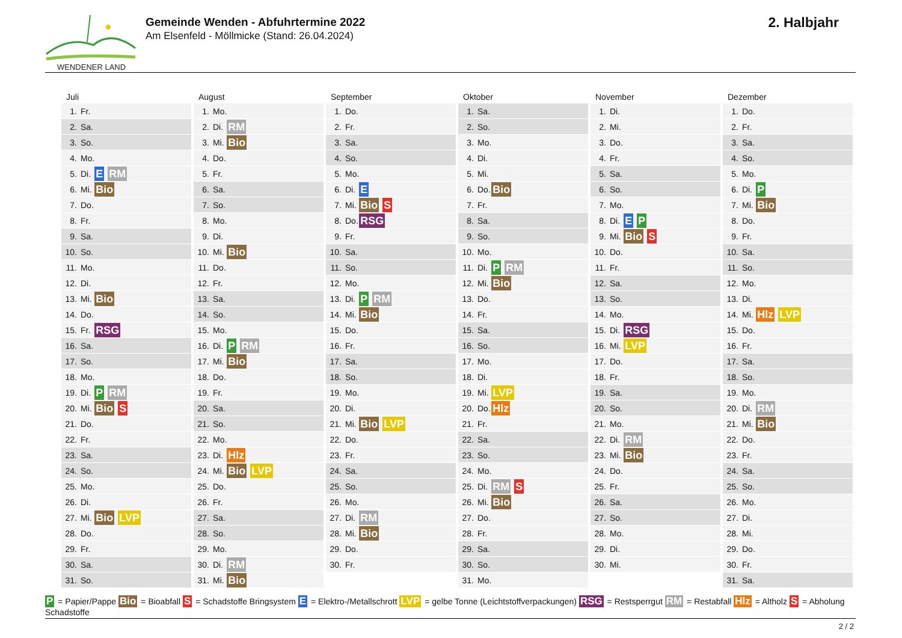WENDENER LAND
Gemeinde Wenden - Abfuhrtermine 2022
Am Elsenfeld - Möllmicke (Stand: 26.04.2024)
2. Halbjahr
Juli
| 1. | Fr. | |
| 2. | Sa. | |
| 3. | So. | |
| 4. | Mo. | |
| 5. | Di. | E RM |
| 6. | Mi. | Bio |
| 7. | Do. | |
| 8. | Fr. | |
| 9. | Sa. | |
| 10. | So. | |
| 11. | Mo. | |
| 12. | Di. | |
| 13. | Mi. | Bio |
| 14. | Do. | |
| 15. | Fr. | RSG |
| 16. | Sa. | |
| 17. | So. | |
| 18. | Mo. | |
| 19. | Di. | P RM |
| 20. | Mi. | Bio S |
| 21. | Do. | |
| 22. | Fr. | |
| 23. | Sa. | |
| 24. | So. | |
| 25. | Mo. | |
| 26. | Di. | |
| 27. | Mi. | Bio LVP |
| 28. | Do. | |
| 29. | Fr. | |
| 30. | Sa. | |
| 31. | So. | |
August
| 1. | Mo. | |
| 2. | Di. | RM |
| 3. | Mi. | Bio |
| 4. | Do. | |
| 5. | Fr. | |
| 6. | Sa. | |
| 7. | So. | |
| 8. | Mo. | |
| 9. | Di. | |
| 10. | Mi. | Bio |
| 11. | Do. | |
| 12. | Fr. | |
| 13. | Sa. | |
| 14. | So. | |
| 15. | Mo. | |
| 16. | Di. | P RM |
| 17. | Mi. | Bio |
| 18. | Do. | |
| 19. | Fr. | |
| 20. | Sa. | |
| 21. | So. | |
| 22. | Mo. | |
| 23. | Di. | Hlz |
| 24. | Mi. | Bio LVP |
| 25. | Do. | |
| 26. | Fr. | |
| 27. | Sa. | |
| 28. | So. | |
| 29. | Mo. | |
| 30. | Di. | RM |
| 31. | Mi. | Bio |
September
| 1. | Do. | |
| 2. | Fr. | |
| 3. | Sa. | |
| 4. | So. | |
| 5. | Mo. | |
| 6. | Di. | E |
| 7. | Mi. | Bio S |
| 8. | Do. | RSG |
| 9. | Fr. | |
| 10. | Sa. | |
| 11. | So. | |
| 12. | Mo. | |
| 13. | Di. | P RM |
| 14. | Mi. | Bio |
| 15. | Do. | |
| 16. | Fr. | |
| 17. | Sa. | |
| 18. | So. | |
| 19. | Mo. | |
| 20. | Di. | |
| 21. | Mi. | Bio LVP |
| 22. | Do. | |
| 23. | Fr. | |
| 24. | Sa. | |
| 25. | So. | |
| 26. | Mo. | |
| 27. | Di. | RM |
| 28. | Mi. | Bio |
| 29. | Do. | |
| 30. | Fr. | |
Oktober
| 1. | Sa. | |
| 2. | So. | |
| 3. | Mo. | |
| 4. | Di. | |
| 5. | Mi. | |
| 6. | Do. | Bio |
| 7. | Fr. | |
| 8. | Sa. | |
| 9. | So. | |
| 10. | Mo. | |
| 11. | Di. | P RM |
| 12. | Mi. | Bio |
| 13. | Do. | |
| 14. | Fr. | |
| 15. | Sa. | |
| 16. | So. | |
| 17. | Mo. | |
| 18. | Di. | |
| 19. | Mi. | LVP |
| 20. | Do. | Hlz |
| 21. | Fr. | |
| 22. | Sa. | |
| 23. | So. | |
| 24. | Mo. | |
| 25. | Di. | RM S |
| 26. | Mi. | Bio |
| 27. | Do. | |
| 28. | Fr. | |
| 29. | Sa. | |
| 30. | So. | |
| 31. | Mo. | |
November
| 1. | Di. | |
| 2. | Mi. | |
| 3. | Do. | |
| 4. | Fr. | |
| 5. | Sa. | |
| 6. | So. | |
| 7. | Mo. | |
| 8. | Di. | E P |
| 9. | Mi. | Bio S |
| 10. | Do. | |
| 11. | Fr. | |
| 12. | Sa. | |
| 13. | So. | |
| 14. | Mo. | |
| 15. | Di. | RSG |
| 16. | Mi. | LVP |
| 17. | Do. | |
| 18. | Fr. | |
| 19. | Sa. | |
| 20. | So. | |
| 21. | Mo. | |
| 22. | Di. | RM |
| 23. | Mi. | Bio |
| 24. | Do. | |
| 25. | Fr. | |
| 26. | Sa. | |
| 27. | So. | |
| 28. | Mo. | |
| 29. | Di. | |
| 30. | Mi. | |
Dezember
| 1. | Do. | |
| 2. | Fr. | |
| 3. | Sa. | |
| 4. | So. | |
| 5. | Mo. | |
| 6. | Di. | P |
| 7. | Mi. | Bio |
| 8. | Do. | |
| 9. | Fr. | |
| 10. | Sa. | |
| 11. | So. | |
| 12. | Mo. | |
| 13. | Di. | |
| 14. | Mi. | Hlz LVP |
| 15. | Do. | |
| 16. | Fr. | |
| 17. | Sa. | |
| 18. | So. | |
| 19. | Mo. | |
| 20. | Di. | RM |
| 21. | Mi. | Bio |
| 22. | Do. | |
| 23. | Fr. | |
| 24. | Sa. | |
| 25. | So. | |
| 26. | Mo. | |
| 27. | Di. | |
| 28. | Mi. | |
| 29. | Do. | |
| 30. | Fr. | |
| 31. | Sa. | |
P = Papier/Pappe Bio = Bioabfall S = Schadstoffe Bringsystem E = Elektro-/Metallschrott LVP = gelbe Tonne (Leichtstoffverpackungen) RSG = Restsperrgut RM = Restabfall Hlz = Altholz S = Abholung Schadstoffe
2 / 2